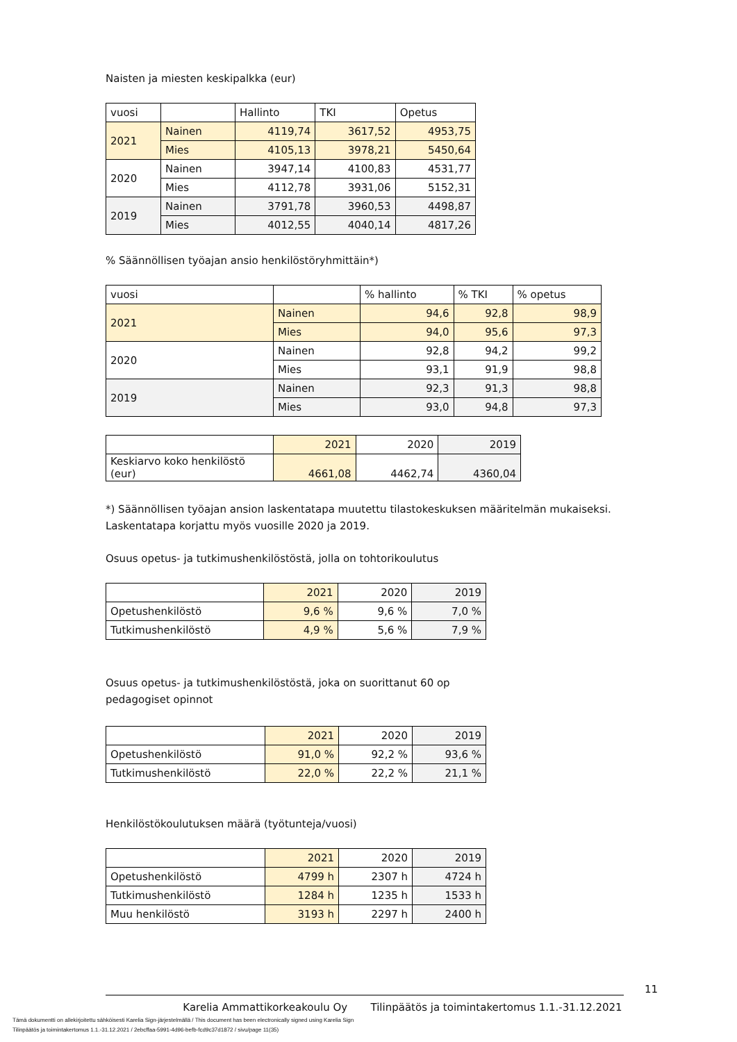Naisten ja miesten keskipalkka (eur)
| vuosi | | Hallinto | TKI | Opetus |
| 2021 | Nainen | 4119,74 | 3617,52 | 4953,75 |
| | Mies | 4105,13 | 3978,21 | 5450,64 |
| 2020 | Nainen | 3947,14 | 4100,83 | 4531,77 |
| | Mies | 4112,78 | 3931,06 | 5152,31 |
| 2019 | Nainen | 3791,78 | 3960,53 | 4498,87 |
| | Mies | 4012,55 | 4040,14 | 4817,26 |
% Säännöllisen työajan ansio henkilöstöryhmittäin*)
| vuosi | | % hallinto | % TKI | % opetus |
| 2021 | Nainen | 94,6 | 92,8 | 98,9 |
| | Mies | 94,0 | 95,6 | 97,3 |
| 2020 | Nainen | 92,8 | 94,2 | 99,2 |
| | Mies | 93,1 | 91,9 | 98,8 |
| 2019 | Nainen | 92,3 | 91,3 | 98,8 |
| | Mies | 93,0 | 94,8 | 97,3 |
| | 2021 | 2020 | 2019 |
| Keskiarvo koko henkilöstö (eur) | 4661,08 | 4462,74 | 4360,04 |
*) Säännöllisen työajan ansion laskentatapa muutettu tilastokeskuksen määritelmän mukaiseksi. Laskentatapa korjattu myös vuosille 2020 ja 2019.
Osuus opetus- ja tutkimushenkilöstöstä, jolla on tohtorikoulutus
| | 2021 | 2020 | 2019 |
| Opetushenkilöstö | 9,6 % | 9,6 % | 7,0 % |
| Tutkimushenkilöstö | 4,9 % | 5,6 % | 7,9 % |
Osuus opetus- ja tutkimushenkilöstöstä, joka on suorittanut 60 op
pedagogiset opinnot
| | 2021 | 2020 | 2019 |
| Opetushenkilöstö | 91,0 % | 92,2 % | 93,6 % |
| Tutkimushenkilöstö | 22,0 % | 22,2 % | 21,1 % |
Henkilöstökoulutuksen määrä (työtunteja/vuosi)
| | 2021 | 2020 | 2019 |
| Opetushenkilöstö | 4799 h | 2307 h | 4724 h |
| Tutkimushenkilöstö | 1284 h | 1235 h | 1533 h |
| Muu henkilöstö | 3193 h | 2297 h | 2400 h |
11
Karelia Ammattikorkeakoulu Oy Tilinpäätös ja toimintakertomus 1.1.-31.12.2021
Tämä dokumentti on allekirjoitettu sähköisesti Karelia Sign-järjestelmällä / This document has been electronically signed using Karelia Sign
Tilinpäätös ja toimintakertomus 1.1.-31.12.2021 / 2ebcffaa-5991-4d96-befb-fcd9c37d1872 / sivu/page 11(35)